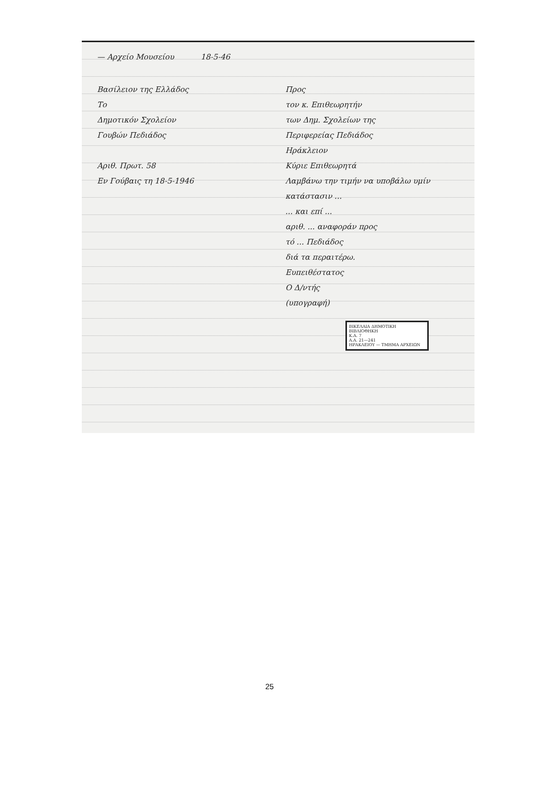— Αρχείο Μουσείου 18-5-46
Βασίλειον της Ελλάδος
Το
Δημοτικόν Σχολείον
Γουβών Πεδιάδος
Αριθ. Πρωτ. 58
Εν Γούβαις τη 18-5-1946
Προς
τον κ. Επιθεωρητήν
των Δημ. Σχολείων της
Περιφερείας Πεδιάδος
Ηράκλειον
Κύριε Επιθεωρητά
Λαμβάνω την τιμήν να υποβάλω υμίν κατάστασιν ...
... και επί ...
αριθ. ... αναφοράν προς
τό ... Πεδιάδος
διά τα περαιτέρω.
Ευπειθέστατος
Ο Δ/ντής
(υπογραφή)
ΒΙΚΕΛΑΙΑ ΔΗΜΟΤΙΚΗ ΒΙΒΛΙΟΘΗΚΗ
Κ.Α. 7
Α.Α. 21—241
ΗΡΑΚΛΕΙΟΥ — ΤΜΗΜΑ ΑΡΧΕΙΩΝ
25